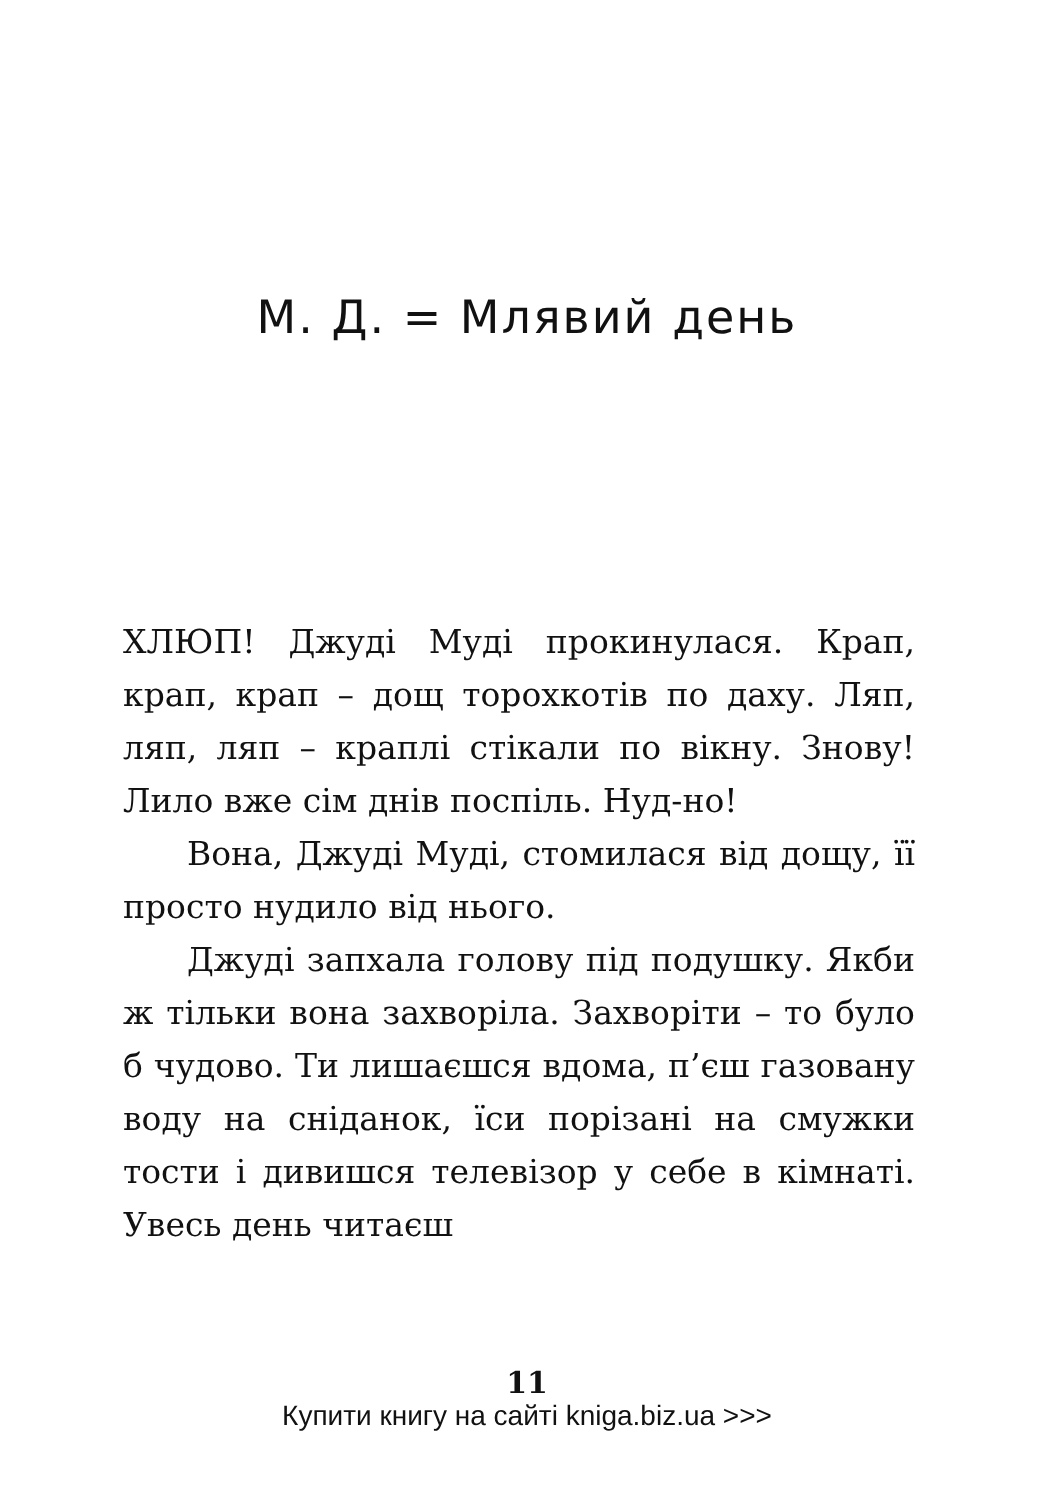М. Д. = Млявий день
ХЛЮП! Джуді Муді прокинулася. Крап, крап, крап – дощ торохкотів по даху. Ляп, ляп, ляп – краплі стікали по вікну. Знову! Лило вже сім днів поспіль. Нуд-но!
Вона, Джуді Муді, стомилася від дощу, її просто нудило від нього.
Джуді запхала голову під подушку. Якби ж тільки вона захворіла. Захворіти – то було б чудово. Ти лишаєшся вдома, п’єш газовану воду на сніданок, їси порізані на смужки тости і дивишся телевізор у себе в кімнаті. Увесь день читаєш
11
Купити книгу на сайті kniga.biz.ua >>>